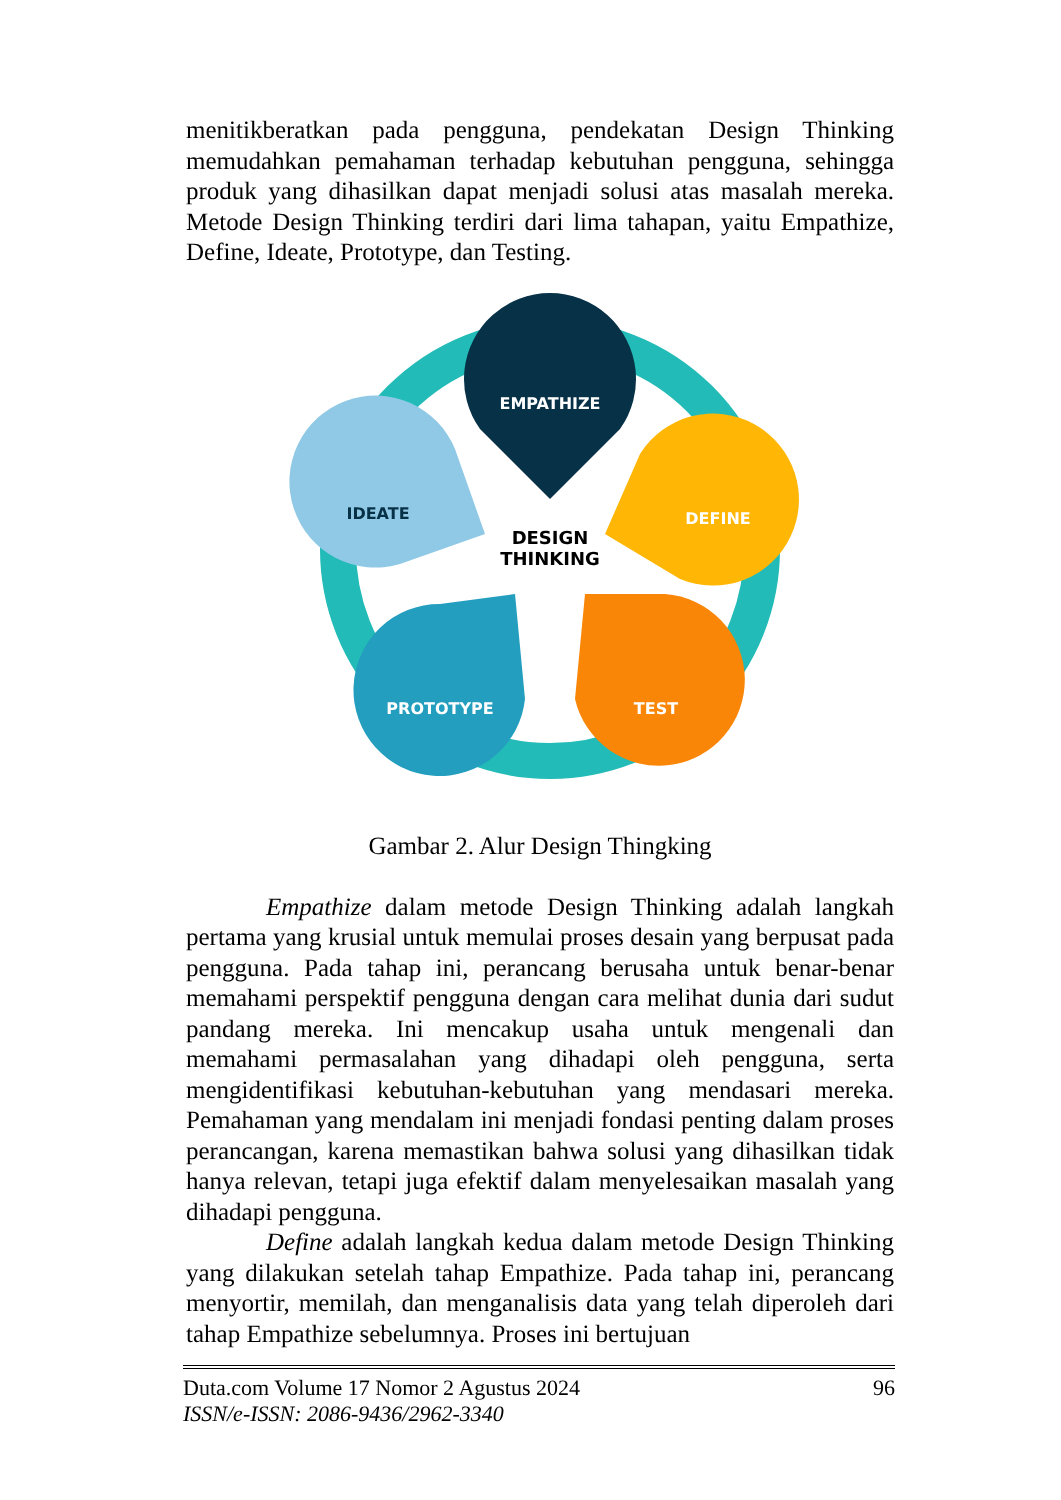menitikberatkan pada pengguna, pendekatan Design Thinking memudahkan pemahaman terhadap kebutuhan pengguna, sehingga produk yang dihasilkan dapat menjadi solusi atas masalah mereka. Metode Design Thinking terdiri dari lima tahapan, yaitu Empathize, Define, Ideate, Prototype, dan Testing.
EMPATHIZE
DEFINE
TEST
PROTOTYPE
IDEATE
DESIGN
THINKING
Gambar 2. Alur Design Thingking
Empathize dalam metode Design Thinking adalah langkah pertama yang krusial untuk memulai proses desain yang berpusat pada pengguna. Pada tahap ini, perancang berusaha untuk benar-benar memahami perspektif pengguna dengan cara melihat dunia dari sudut pandang mereka. Ini mencakup usaha untuk mengenali dan memahami permasalahan yang dihadapi oleh pengguna, serta mengidentifikasi kebutuhan-kebutuhan yang mendasari mereka. Pemahaman yang mendalam ini menjadi fondasi penting dalam proses perancangan, karena memastikan bahwa solusi yang dihasilkan tidak hanya relevan, tetapi juga efektif dalam menyelesaikan masalah yang dihadapi pengguna.
Define adalah langkah kedua dalam metode Design Thinking yang dilakukan setelah tahap Empathize. Pada tahap ini, perancang menyortir, memilah, dan menganalisis data yang telah diperoleh dari tahap Empathize sebelumnya. Proses ini bertujuan
Duta.com Volume 17 Nomor 2 Agustus 2024
ISSN/e-ISSN: 2086-9436/2962-3340
96